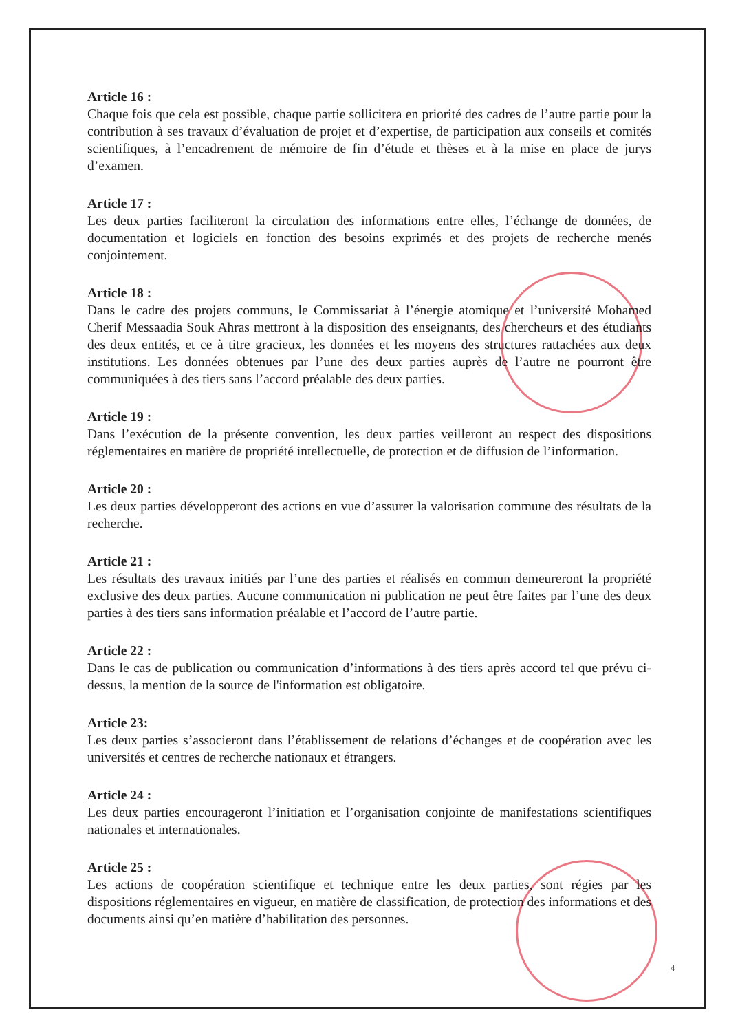Article 16 :
Chaque fois que cela est possible, chaque partie sollicitera en priorité des cadres de l’autre partie pour la contribution à ses travaux d’évaluation de projet et d’expertise, de participation aux conseils et comités scientifiques, à l’encadrement de mémoire de fin d’étude et thèses et à la mise en place de jurys d’examen.
Article 17 :
Les deux parties faciliteront la circulation des informations entre elles, l’échange de données, de documentation et logiciels en fonction des besoins exprimés et des projets de recherche menés conjointement.
Article 18 :
Dans le cadre des projets communs, le Commissariat à l’énergie atomique et l’université Mohamed Cherif Messaadia Souk Ahras mettront à la disposition des enseignants, des chercheurs et des étudiants des deux entités, et ce à titre gracieux, les données et les moyens des structures rattachées aux deux institutions. Les données obtenues par l’une des deux parties auprès de l’autre ne pourront être communiquées à des tiers sans l’accord préalable des deux parties.
Article 19 :
Dans l’exécution de la présente convention, les deux parties veilleront au respect des dispositions réglementaires en matière de propriété intellectuelle, de protection et de diffusion de l’information.
Article 20 :
Les deux parties développeront des actions en vue d’assurer la valorisation commune des résultats de la recherche.
Article 21 :
Les résultats des travaux initiés par l’une des parties et réalisés en commun demeureront la propriété exclusive des deux parties. Aucune communication ni publication ne peut être faites par l’une des deux parties à des tiers sans information préalable et l’accord de l’autre partie.
Article 22 :
Dans le cas de publication ou communication d’informations à des tiers après accord tel que prévu ci-dessus, la mention de la source de l'information est obligatoire.
Article 23:
Les deux parties s’associeront dans l’établissement de relations d’échanges et de coopération avec les universités et centres de recherche nationaux et étrangers.
Article 24 :
Les deux parties encourageront l’initiation et l’organisation conjointe de manifestations scientifiques nationales et internationales.
Article 25 :
Les actions de coopération scientifique et technique entre les deux parties, sont régies par les dispositions réglementaires en vigueur, en matière de classification, de protection des informations et des documents ainsi qu’en matière d’habilitation des personnes.
4